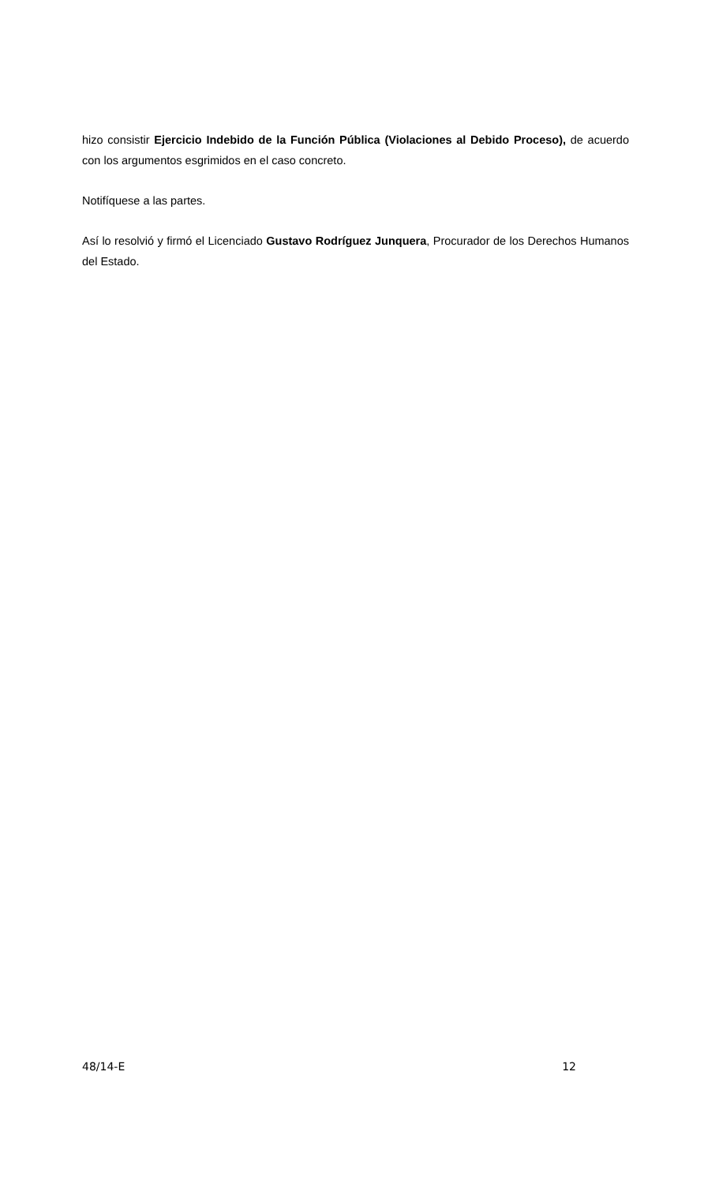hizo consistir Ejercicio Indebido de la Función Pública (Violaciones al Debido Proceso), de acuerdo con los argumentos esgrimidos en el caso concreto.
Notifíquese a las partes.
Así lo resolvió y firmó el Licenciado Gustavo Rodríguez Junquera, Procurador de los Derechos Humanos del Estado.
48/14-E 12